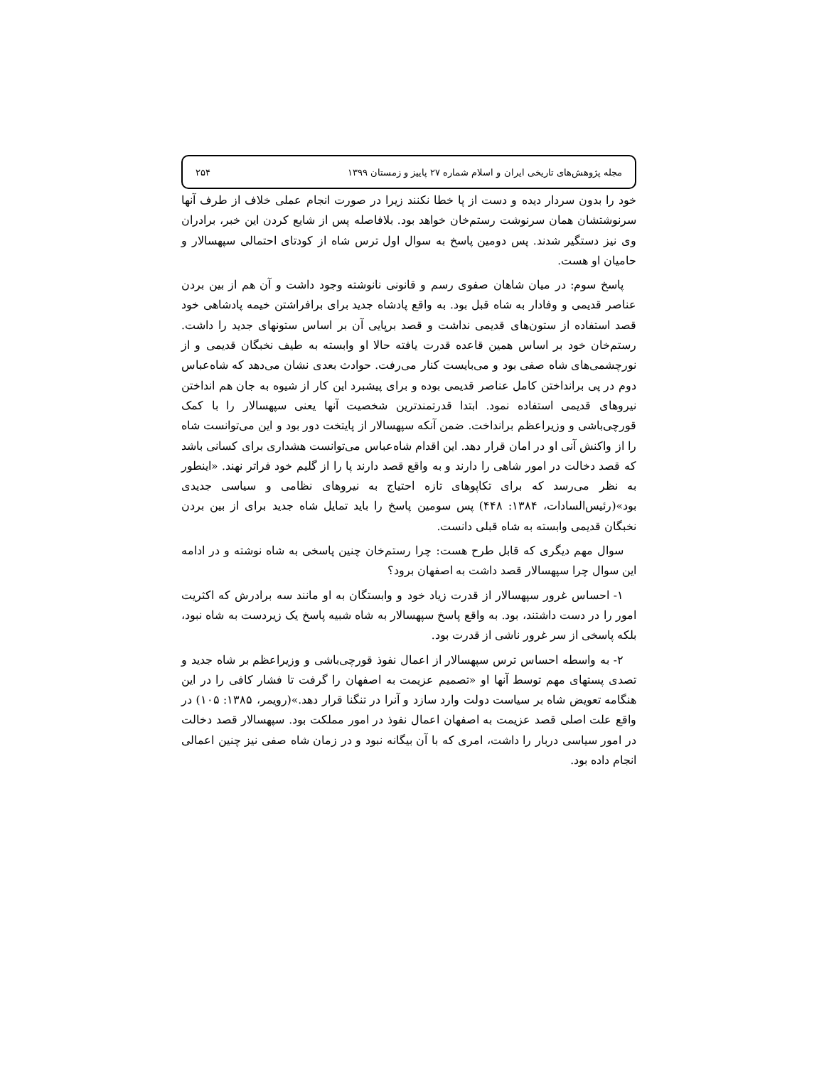مجله پژوهش‌های تاریخی ایران و اسلام شماره ۲۷ پاییز و زمستان ۱۳۹۹ ۲۵۴
خود را بدون سردار دیده و دست از پا خطا نکنند زیرا در صورت انجام عملی خلاف از طرف آنها سرنوشتشان همان سرنوشت رستم‌خان خواهد بود. بلافاصله پس از شایع کردن این خبر، برادران وی نیز دستگیر شدند. پس دومین پاسخ به سوال اول ترس شاه از کودتای احتمالی سپهسالار و حامیان او هست.
پاسخ سوم: در میان شاهان صفوی رسم و قانونی نانوشته وجود داشت و آن هم از بین بردن عناصر قدیمی و وفادار به شاه قبل بود. به واقع پادشاه جدید برای برافراشتن خیمه پادشاهی خود قصد استفاده از ستون‌های قدیمی نداشت و قصد برپایی آن بر اساس ستونهای جدید را داشت. رستم‌خان خود بر اساس همین قاعده قدرت یافته حالا او وابسته به طیف نخبگان قدیمی و از نورچشمی‌های شاه صفی بود و می‌بایست کنار می‌رفت. حوادث بعدی نشان می‌دهد که شاه‌عباس دوم در پی برانداختن کامل عناصر قدیمی بوده و برای پیشبرد این کار از شیوه به جان هم انداختن نیروهای قدیمی استفاده نمود. ابتدا قدرتمندترین شخصیت آنها یعنی سپهسالار را با کمک قورچی‌باشی و وزیراعظم برانداخت. ضمن آنکه سپهسالار از پایتخت دور بود و این می‌توانست شاه را از واکنش آنی او در امان قرار دهد. این اقدام شاه‌عباس می‌توانست هشداری برای کسانی باشد که قصد دخالت در امور شاهی را دارند و به واقع قصد دارند پا را از گلیم خود فراتر نهند. «اینطور به نظر می‌رسد که برای تکاپوهای تازه احتیاج به نیروهای نظامی و سیاسی جدیدی بود»(رئیس‌السادات، ۱۳۸۴: ۴۴۸) پس سومین پاسخ را باید تمایل شاه جدید برای از بین بردن نخبگان قدیمی وابسته به شاه قبلی دانست.
سوال مهم دیگری که قابل طرح هست: چرا رستم‌خان چنین پاسخی به شاه نوشته و در ادامه این سوال چرا سپهسالار قصد داشت به اصفهان برود؟
۱- احساس غرور سپهسالار از قدرت زیاد خود و وابستگان به او مانند سه برادرش که اکثریت امور را در دست داشتند، بود. به واقع پاسخ سپهسالار به شاه شبیه پاسخ یک زیردست به شاه نبود، بلکه پاسخی از سر غرور ناشی از قدرت بود.
۲- به واسطه احساس ترس سپهسالار از اعمال نفوذ قورچی‌باشی و وزیراعظم بر شاه جدید و تصدی پستهای مهم توسط آنها او «تصمیم عزیمت به اصفهان را گرفت تا فشار کافی را در این هنگامه تعویض شاه بر سیاست دولت وارد سازد و آنرا در تنگنا قرار دهد.»(رویمر، ۱۳۸۵: ۱۰۵) در واقع علت اصلی قصد عزیمت به اصفهان اعمال نفوذ در امور مملکت بود. سپهسالار قصد دخالت در امور سیاسی دربار را داشت، امری که با آن بیگانه نبود و در زمان شاه صفی نیز چنین اعمالی انجام داده بود.